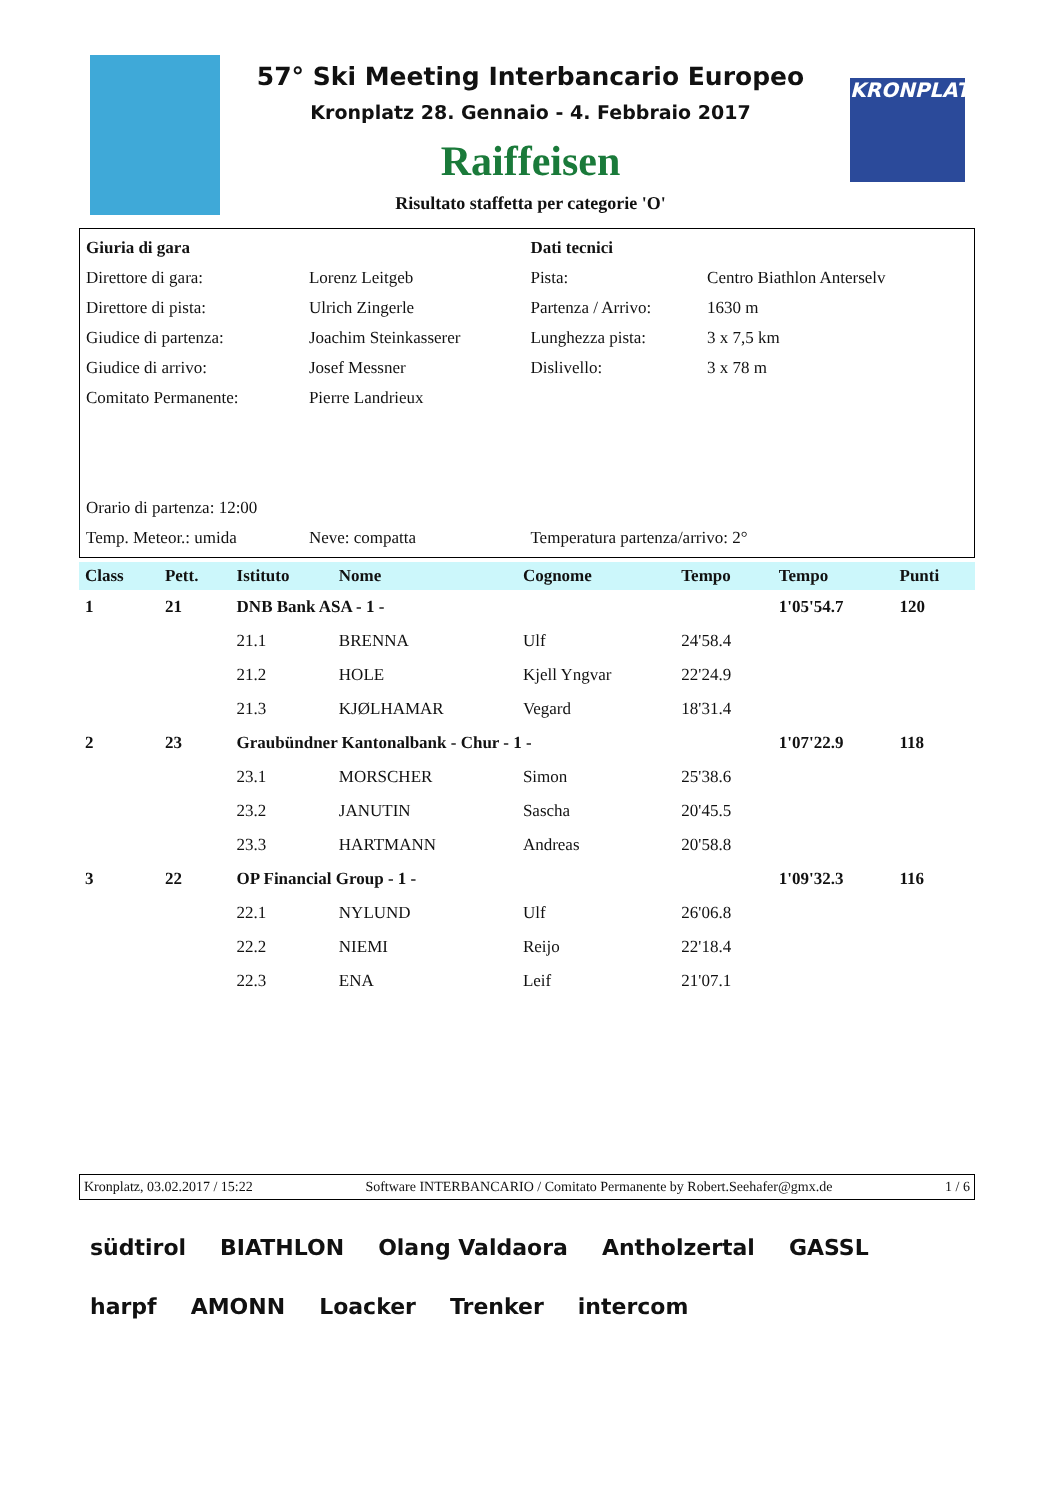KRONPLATZ
57° Ski Meeting Interbancario Europeo
Kronplatz 28. Gennaio - 4. Febbraio 2017
Raiffeisen
Risultato staffetta per categorie 'O'
| Giuria di gara | | Dati tecnici | |
| Direttore di gara: | Lorenz Leitgeb | Pista: | Centro Biathlon Anterselv |
| Direttore di pista: | Ulrich Zingerle | Partenza / Arrivo: | 1630 m |
| Giudice di partenza: | Joachim Steinkasserer | Lunghezza pista: | 3 x 7,5 km |
| Giudice di arrivo: | Josef Messner | Dislivello: | 3 x 78 m |
| Comitato Permanente: | Pierre Landrieux | | |
| Orario di partenza: 12:00 | | | |
| Temp. Meteor.: umida | Neve: compatta | Temperatura partenza/arrivo: 2° | |
| Class | Pett. | Istituto | Nome | Cognome | Tempo | Tempo | Punti |
| --- | --- | --- | --- | --- | --- | --- | --- |
| 1 | 21 | DNB Bank ASA - 1 - | | | | 1'05'54.7 | 120 |
| | | 21.1 | BRENNA | Ulf | 24'58.4 | | |
| | | 21.2 | HOLE | Kjell Yngvar | 22'24.9 | | |
| | | 21.3 | KJØLHAMAR | Vegard | 18'31.4 | | |
| 2 | 23 | Graubündner Kantonalbank - Chur - 1 - | | | | 1'07'22.9 | 118 |
| | | 23.1 | MORSCHER | Simon | 25'38.6 | | |
| | | 23.2 | JANUTIN | Sascha | 20'45.5 | | |
| | | 23.3 | HARTMANN | Andreas | 20'58.8 | | |
| 3 | 22 | OP Financial Group - 1 - | | | | 1'09'32.3 | 116 |
| | | 22.1 | NYLUND | Ulf | 26'06.8 | | |
| | | 22.2 | NIEMI | Reijo | 22'18.4 | | |
| | | 22.3 | ENA | Leif | 21'07.1 | | |
Kronplatz, 03.02.2017 / 15:22 Software INTERBANCARIO / Comitato Permanente by Robert.Seehafer@gmx.de 1 / 6
südtirol BIATHLON Olang Valdaora Antholzertal GASSL harpf AMONN Loacker Trenker intercom